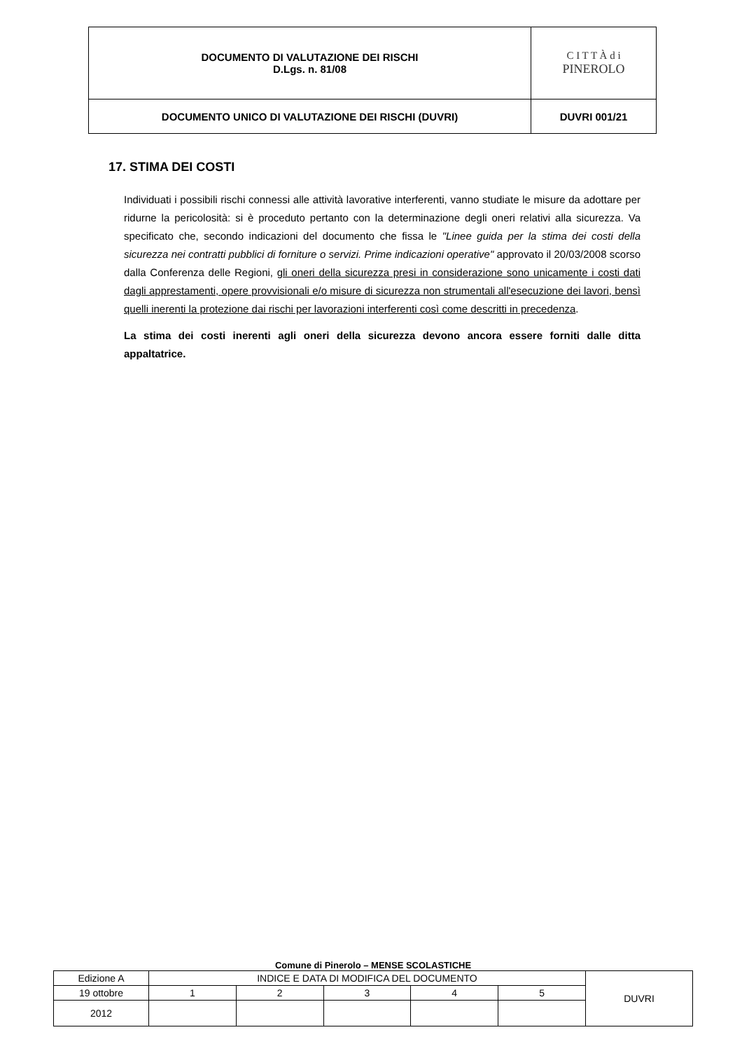| DOCUMENTO DI VALUTAZIONE DEI RISCHI D.Lgs. n. 81/08 | C I T T À d i PINEROLO |
| DOCUMENTO UNICO DI VALUTAZIONE DEI RISCHI (DUVRI) | DUVRI 001/21 |
17. STIMA DEI COSTI
Individuati i possibili rischi connessi alle attività lavorative interferenti, vanno studiate le misure da adottare per ridurne la pericolosità: si è proceduto pertanto con la determinazione degli oneri relativi alla sicurezza. Va specificato che, secondo indicazioni del documento che fissa le "Linee guida per la stima dei costi della sicurezza nei contratti pubblici di forniture o servizi. Prime indicazioni operative" approvato il 20/03/2008 scorso dalla Conferenza delle Regioni, gli oneri della sicurezza presi in considerazione sono unicamente i costi dati dagli apprestamenti, opere provvisionali e/o misure di sicurezza non strumentali all'esecuzione dei lavori, bensì quelli inerenti la protezione dai rischi per lavorazioni interferenti così come descritti in precedenza.
La stima dei costi inerenti agli oneri della sicurezza devono ancora essere forniti dalle ditta appaltatrice.
Comune di Pinerolo – MENSE SCOLASTICHE
| Edizione A | INDICE E DATA DI MODIFICA DEL DOCUMENTO | | | | | DUVRI |
| 19 ottobre | 1 | 2 | 3 | 4 | 5 | |
| 2012 | | | | | | |